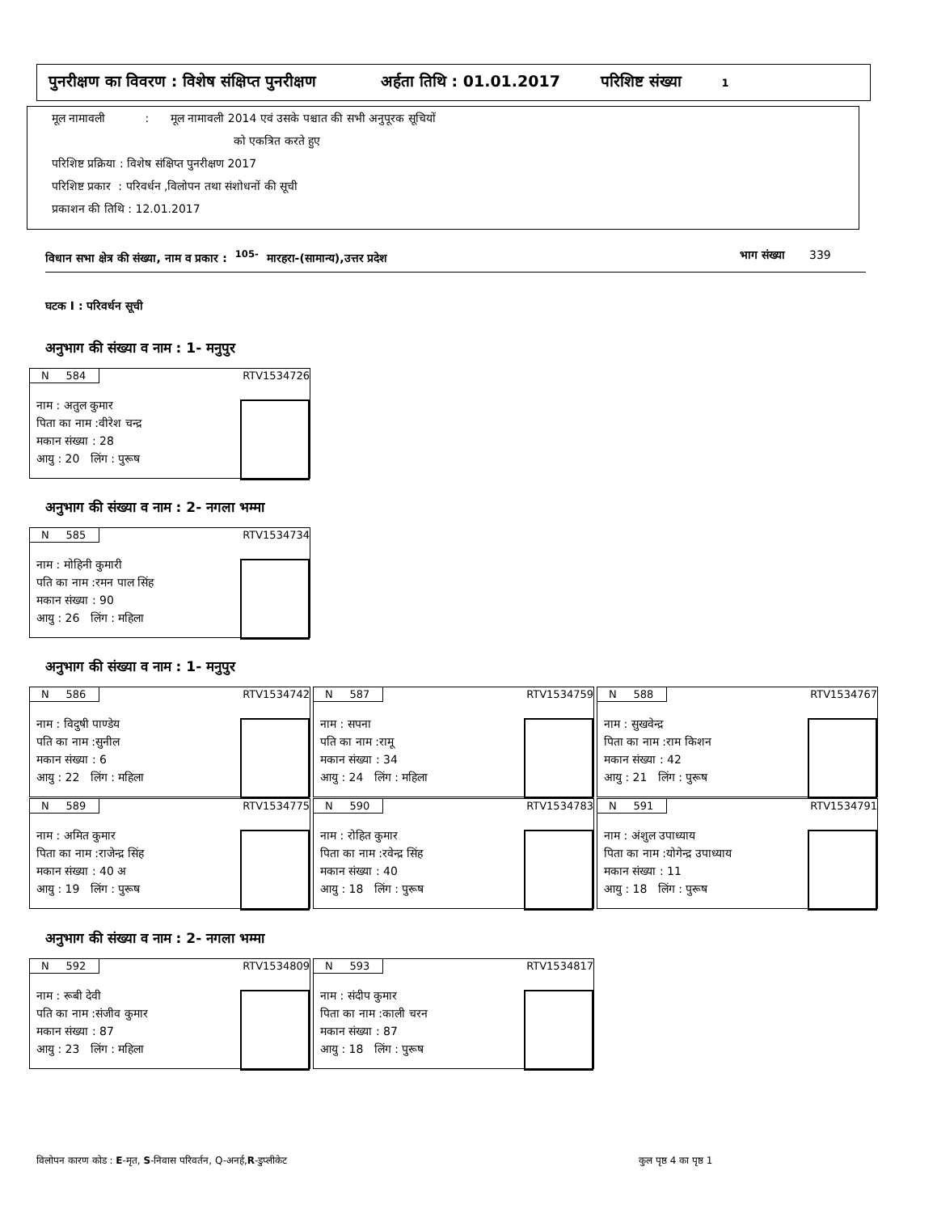पुनरीक्षण का विवरण : विशेष संक्षिप्त पुनरीक्षण अर्हता तिथि : 01.01.2017 परिशिष्ट संख्या 1
मूल नामावली : मूल नामावली 2014 एवं उसके पश्चात की सभी अनुपूरक सूचियों
को एकत्रित करते हुए
परिशिष्ट प्रक्रिया : विशेष संक्षिप्त पुनरीक्षण 2017
परिशिष्ट प्रकार : परिवर्धन ,विलोपन तथा संशोधनों की सूची
प्रकाशन की तिथि : 12.01.2017
विधान सभा क्षेत्र की संख्या, नाम व प्रकार : <sup>105-</sup> मारहरा-(सामान्य),उत्तर प्रदेश भाग संख्या 339
घटक I : परिवर्धन सूची
अनुभाग की संख्या व नाम : 1- मनुपुर
N 584 RTV1534726
नाम : अतुल कुमार
पिता का नाम :वीरेश चन्द्र
मकान संख्या : 28
आयु : 20 लिंग : पुरूष
अनुभाग की संख्या व नाम : 2- नगला भम्मा
N 585 RTV1534734
नाम : मोहिनी कुमारी
पति का नाम :रमन पाल सिंह
मकान संख्या : 90
आयु : 26 लिंग : महिला
अनुभाग की संख्या व नाम : 1- मनुपुर
N 586 RTV1534742
नाम : विदुषी पाण्डेय
पति का नाम :सुनील
मकान संख्या : 6
आयु : 22 लिंग : महिला
N 587 RTV1534759
नाम : सपना
पति का नाम :रामू
मकान संख्या : 34
आयु : 24 लिंग : महिला
N 588 RTV1534767
नाम : सुखवेन्द्र
पिता का नाम :राम किशन
मकान संख्या : 42
आयु : 21 लिंग : पुरूष
N 589 RTV1534775
नाम : अमित कुमार
पिता का नाम :राजेन्द्र सिंह
मकान संख्या : 40 अ
आयु : 19 लिंग : पुरूष
N 590 RTV1534783
नाम : रोहित कुमार
पिता का नाम :रवेन्द्र सिंह
मकान संख्या : 40
आयु : 18 लिंग : पुरूष
N 591 RTV1534791
नाम : अंशुल उपाध्याय
पिता का नाम :योगेन्द्र उपाध्याय
मकान संख्या : 11
आयु : 18 लिंग : पुरूष
अनुभाग की संख्या व नाम : 2- नगला भम्मा
N 592 RTV1534809
नाम : रूबी देवी
पति का नाम :संजीव कुमार
मकान संख्या : 87
आयु : 23 लिंग : महिला
N 593 RTV1534817
नाम : संदीप कुमार
पिता का नाम :काली चरन
मकान संख्या : 87
आयु : 18 लिंग : पुरूष
विलोपन कारण कोड : E-मृत, S-निवास परिवर्तन, Q-अनर्ह,R-डुप्लीकेट
कुल पृष्ठ 4 का पृष्ठ 1